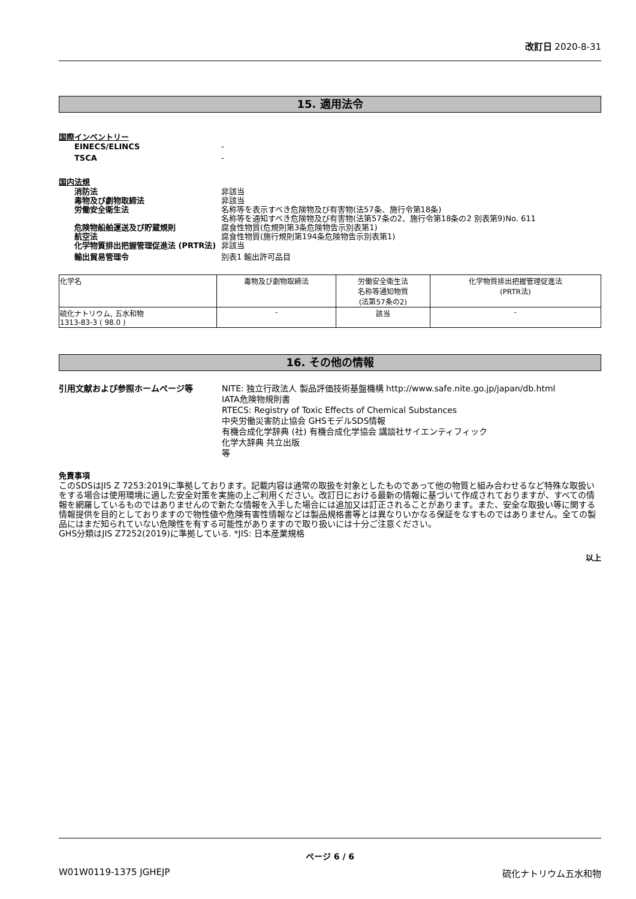改訂日 2020-8-31
15. 適用法令
国際インベントリー
EINECS/ELINCS -
TSCA -
国内法規
消防法 非該当
毒物及び劇物取締法 非該当
労働安全衛生法 名称等を表示すべき危険物及び有害物(法57条、施行令第18条)
名称等を通知すべき危険物及び有害物(法第57条の2、施行令第18条の2 別表第9)No. 611
危険物船舶運送及び貯蔵規則 腐食性物質(危規則第3条危険物告示別表第1)
航空法 腐食性物質(施行規則第194条危険物告示別表第1)
化学物質排出把握管理促進法 (PRTR法) 非該当
輸出貿易管理令 別表1 輸出許可品目
| 化学名 | 毒物及び劇物取締法 | 労働安全衛生法 名称等通知物質 (法第57条の2) | 化学物質排出把握管理促進法 (PRTR法) |
| --- | --- | --- | --- |
| 硫化ナトリウム, 五水和物 1313-83-3 ( 98.0 ) | - | 該当 | - |
16. その他の情報
引用文献および参照ホームページ等 NITE: 独立行政法人 製品評価技術基盤機構 http://www.safe.nite.go.jp/japan/db.html
IATA危険物規則書
RTECS: Registry of Toxic Effects of Chemical Substances
中央労働災害防止協会 GHSモデルSDS情報
有機合成化学辞典 (社) 有機合成化学協会 講談社サイエンティフィック
化学大辞典 共立出版
等
免責事項
このSDSはJIS Z 7253:2019に準拠しております。記載内容は通常の取扱を対象としたものであって他の物質と組み合わせるなど特殊な取扱いをする場合は使用環境に適した安全対策を実施の上ご利用ください。改訂日における最新の情報に基づいて作成されておりますが、すべての情報を網羅しているものではありませんので新たな情報を入手した場合には追加又は訂正されることがあります。また、安全な取扱い等に関する情報提供を目的としておりますので物性値や危険有害性情報などは製品規格書等とは異なりいかなる保証をなすものではありません。全ての製品にはまだ知られていない危険性を有する可能性がありますので取り扱いには十分ご注意ください。
GHS分類はJIS Z7252(2019)に準拠している. *JIS: 日本産業規格
以上
ページ 6 / 6
W01W0119-1375 JGHEJP 硫化ナトリウム五水和物